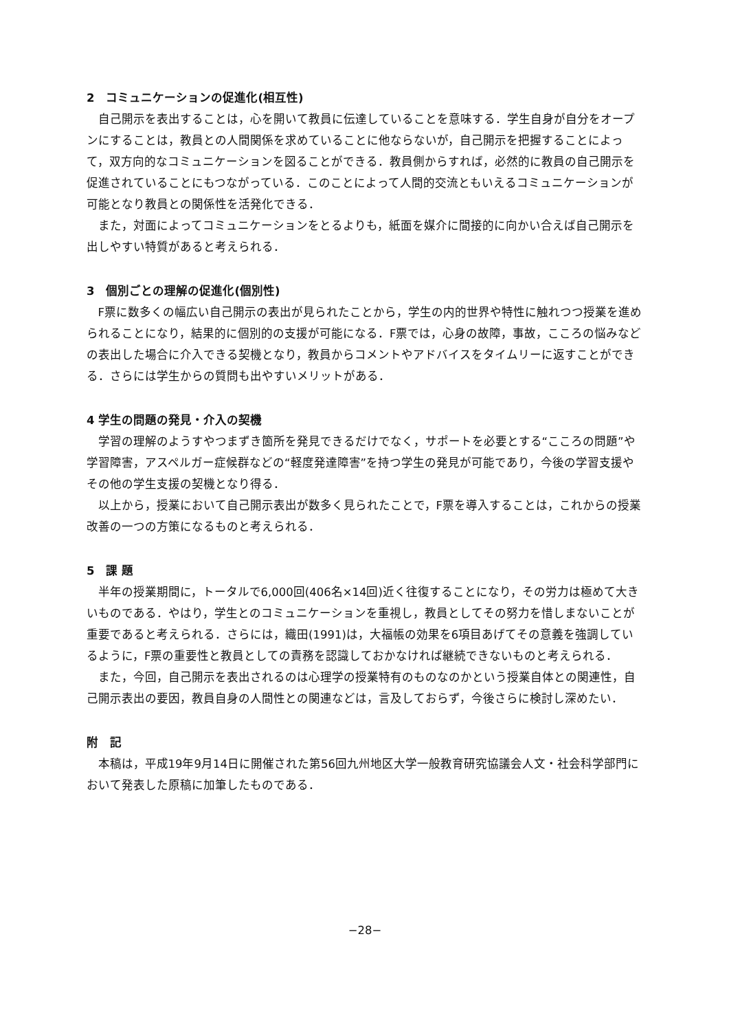2　コミュニケーションの促進化(相互性)
自己開示を表出することは，心を開いて教員に伝達していることを意味する．学生自身が自分をオープンにすることは，教員との人間関係を求めていることに他ならないが，自己開示を把握することによって，双方向的なコミュニケーションを図ることができる．教員側からすれば，必然的に教員の自己開示を促進されていることにもつながっている．このことによって人間的交流ともいえるコミュニケーションが可能となり教員との関係性を活発化できる．
また，対面によってコミュニケーションをとるよりも，紙面を媒介に間接的に向かい合えば自己開示を出しやすい特質があると考えられる．
3　個別ごとの理解の促進化(個別性)
F票に数多くの幅広い自己開示の表出が見られたことから，学生の内的世界や特性に触れつつ授業を進められることになり，結果的に個別的の支援が可能になる．F票では，心身の故障，事故，こころの悩みなどの表出した場合に介入できる契機となり，教員からコメントやアドバイスをタイムリーに返すことができる．さらには学生からの質問も出やすいメリットがある．
4 学生の問題の発見・介入の契機
学習の理解のようすやつまずき箇所を発見できるだけでなく，サポートを必要とする“こころの問題”や学習障害，アスペルガー症候群などの“軽度発達障害”を持つ学生の発見が可能であり，今後の学習支援やその他の学生支援の契機となり得る．
以上から，授業において自己開示表出が数多く見られたことで，F票を導入することは，これからの授業改善の一つの方策になるものと考えられる．
5　課 題
半年の授業期間に，トータルで6,000回(406名×14回)近く往復することになり，その労力は極めて大きいものである．やはり，学生とのコミュニケーションを重視し，教員としてその努力を惜しまないことが重要であると考えられる．さらには，織田(1991)は，大福帳の効果を6項目あげてその意義を強調しているように，F票の重要性と教員としての責務を認識しておかなければ継続できないものと考えられる．
また，今回，自己開示を表出されるのは心理学の授業特有のものなのかという授業自体との関連性，自己開示表出の要因，教員自身の人間性との関連などは，言及しておらず，今後さらに検討し深めたい．
附　記
本稿は，平成19年9月14日に開催された第56回九州地区大学一般教育研究協議会人文・社会科学部門において発表した原稿に加筆したものである．
−28−